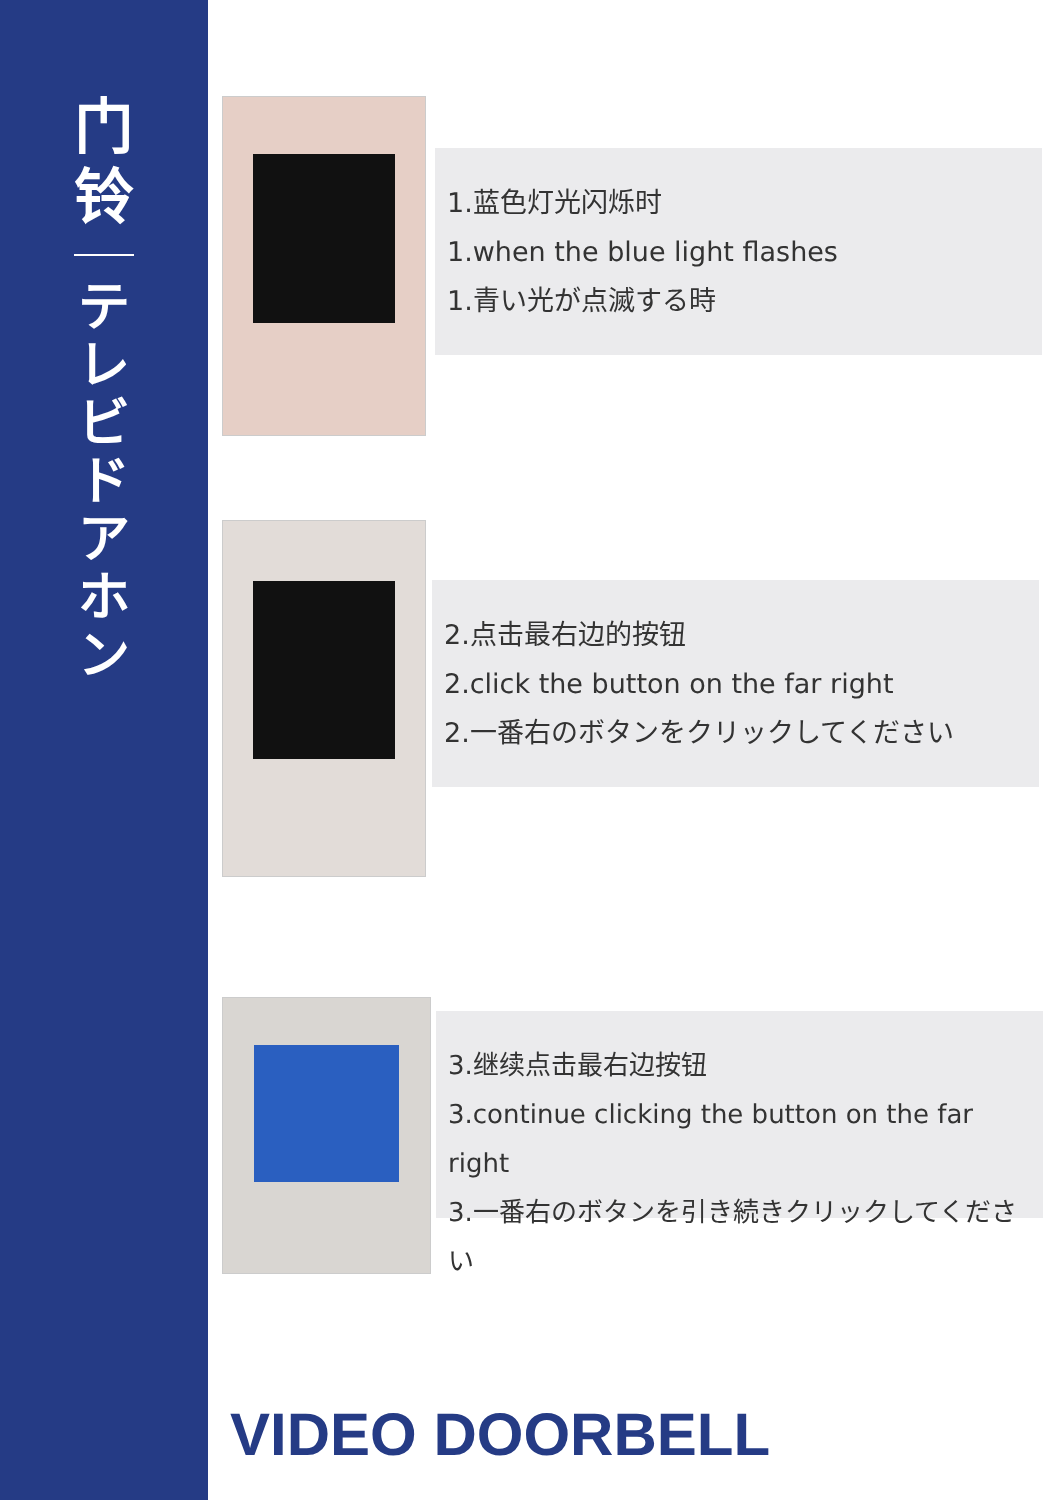门
铃
テレビドアホン
1.蓝色灯光闪烁时
1.when the blue light flashes
1.青い光が点滅する時
2.点击最右边的按钮
2.click the button on the far right
2.一番右のボタンをクリックしてください
3.继续点击最右边按钮
3.continue clicking the button on the far right
3.一番右のボタンを引き続きクリックしてください
VIDEO DOORBELL